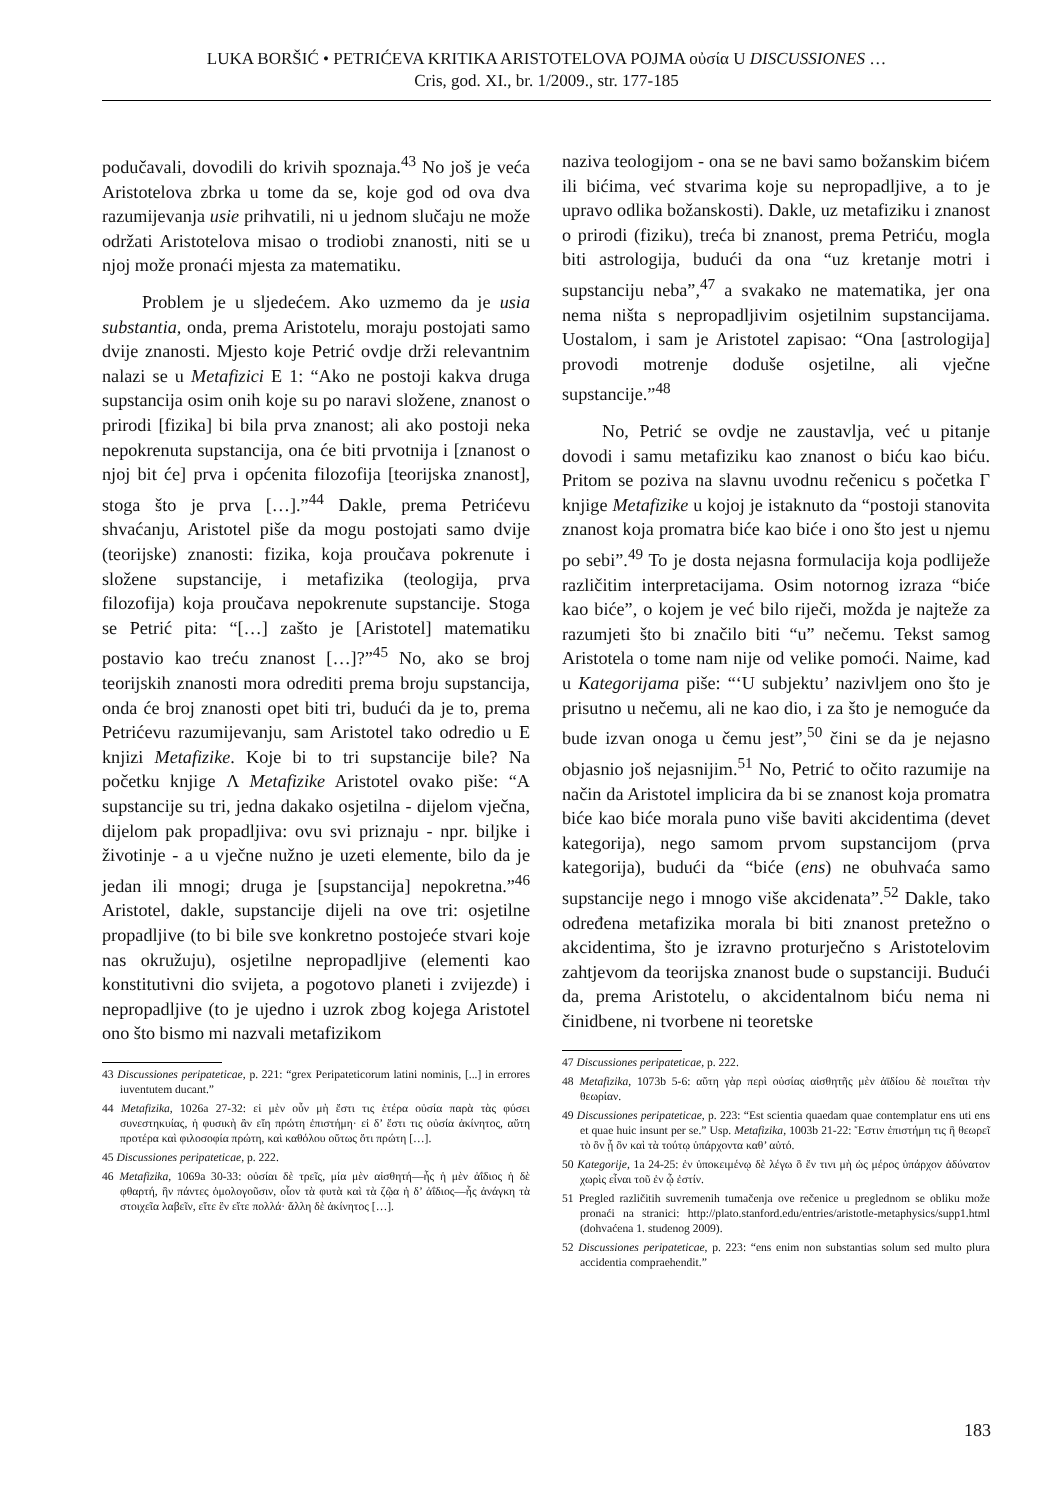LUKA BORŠIĆ • PETRIĆEVA KRITIKA ARISTOTELOVA POJMA οὐσία U DISCUSSIONES …
Cris, god. XI., br. 1/2009., str. 177-185
podučavali, dovodili do krivih spoznaja.<sup>43</sup> No još je veća Aristotelova zbrka u tome da se, koje god od ova dva razumijevanja usie prihvatili, ni u jednom slučaju ne može održati Aristotelova misao o trodiobi znanosti, niti se u njoj može pronaći mjesta za matematiku.
Problem je u sljedećem. Ako uzmemo da je usia substantia, onda, prema Aristotelu, moraju postojati samo dvije znanosti. Mjesto koje Petrić ovdje drži relevantnim nalazi se u Metafizici E 1: “Ako ne postoji kakva druga supstancija osim onih koje su po naravi složene, znanost o prirodi [fizika] bi bila prva znanost; ali ako postoji neka nepokrenuta supstancija, ona će biti prvotnija i [znanost o njoj bit će] prva i općenita filozofija [teorijska znanost], stoga što je prva […].”<sup>44</sup> Dakle, prema Petrićevu shvaćanju, Aristotel piše da mogu postojati samo dvije (teorijske) znanosti: fizika, koja proučava pokrenute i složene supstancije, i metafizika (teologija, prva filozofija) koja proučava nepokrenute supstancije. Stoga se Petrić pita: “[…] zašto je [Aristotel] matematiku postavio kao treću znanost […]?”<sup>45</sup> No, ako se broj teorijskih znanosti mora odrediti prema broju supstancija, onda će broj znanosti opet biti tri, budući da je to, prema Petrićevu razumijevanju, sam Aristotel tako odredio u E knjizi Metafizike. Koje bi to tri supstancije bile? Na početku knjige Λ Metafizike Aristotel ovako piše: “A supstancije su tri, jedna dakako osjetilna - dijelom vječna, dijelom pak propadljiva: ovu svi priznaju - npr. biljke i životinje - a u vječne nužno je uzeti elemente, bilo da je jedan ili mnogi; druga je [supstancija] nepokretna.”<sup>46</sup> Aristotel, dakle, supstancije dijeli na ove tri: osjetilne propadljive (to bi bile sve konkretno postojeće stvari koje nas okružuju), osjetilne nepropadljive (elementi kao konstitutivni dio svijeta, a pogotovo planeti i zvijezde) i nepropadljive (to je ujedno i uzrok zbog kojega Aristotel ono što bismo mi nazvali metafizikom
43 Discussiones peripateticae, p. 221: “grex Peripateticorum latini nominis, [...] in errores iuventutem ducant.”
44 Metafizika, 1026a 27-32: εἰ μὲν οὖν μὴ ἔστι τις ἑτέρα οὐσία παρὰ τὰς φύσει συνεστηκυίας, ἡ φυσικὴ ἂν εἴη πρώτη ἐπιστήμη· εἰ δ’ ἔστι τις οὐσία ἀκίνητος, αὕτη προτέρα καὶ φιλοσοφία πρώτη, καὶ καθόλου οὕτως ὅτι πρώτη […].
45 Discussiones peripateticae, p. 222.
46 Metafizika, 1069a 30-33: οὐσίαι δὲ τρεῖς, μία μὲν αἰσθητή—ἧς ἡ μὲν ἀΐδιος ἡ δὲ φθαρτή, ἣν πάντες ὁμολογοῦσιν, οἷον τὰ φυτὰ καὶ τὰ ζῷα ἡ δ’ ἀΐδιος—ἧς ἀνάγκη τὰ στοιχεῖα λαβεῖν, εἴτε ἓν εἴτε πολλά· ἄλλη δὲ ἀκίνητος […].
naziva teologijom - ona se ne bavi samo božanskim bićem ili bićima, već stvarima koje su nepropadljive, a to je upravo odlika božanskosti). Dakle, uz metafiziku i znanost o prirodi (fiziku), treća bi znanost, prema Petriću, mogla biti astrologija, budući da ona “uz kretanje motri i supstanciju neba”,<sup>47</sup> a svakako ne matematika, jer ona nema ništa s nepropadljivim osjetilnim supstancijama. Uostalom, i sam je Aristotel zapisao: “Ona [astrologija] provodi motrenje doduše osjetilne, ali vječne supstancije.”<sup>48</sup>
No, Petrić se ovdje ne zaustavlja, već u pitanje dovodi i samu metafiziku kao znanost o biću kao biću. Pritom se poziva na slavnu uvodnu rečenicu s početka Γ knjige Metafizike u kojoj je istaknuto da “postoji stanovita znanost koja promatra biće kao biće i ono što jest u njemu po sebi”.<sup>49</sup> To je dosta nejasna formulacija koja podliježe različitim interpretacijama. Osim notornog izraza “biće kao biće”, o kojem je već bilo riječi, možda je najteže za razumjeti što bi značilo biti “u” nečemu. Tekst samog Aristotela o tome nam nije od velike pomoći. Naime, kad u Kategorijama piše: “‘U subjektu’ nazivljem ono što je prisutno u nečemu, ali ne kao dio, i za što je nemoguće da bude izvan onoga u čemu jest”,<sup>50</sup> čini se da je nejasno objasnio još nejasnijim.<sup>51</sup> No, Petrić to očito razumije na način da Aristotel implicira da bi se znanost koja promatra biće kao biće morala puno više baviti akcidentima (devet kategorija), nego samom prvom supstancijom (prva kategorija), budući da “biće (ens) ne obuhvaća samo supstancije nego i mnogo više akcidenata”.<sup>52</sup> Dakle, tako određena metafizika morala bi biti znanost pretežno o akcidentima, što je izravno proturječno s Aristotelovim zahtjevom da teorijska znanost bude o supstanciji. Budući da, prema Aristotelu, o akcidentalnom biću nema ni činidbene, ni tvorbene ni teoretske
47 Discussiones peripateticae, p. 222.
48 Metafizika, 1073b 5-6: αὕτη γὰρ περὶ οὐσίας αἰσθητῆς μὲν ἀϊδίου δὲ ποιεῖται τὴν θεωρίαν.
49 Discussiones peripateticae, p. 223: “Est scientia quaedam quae contemplatur ens uti ens et quae huic insunt per se.” Usp. Metafizika, 1003b 21-22: Ἔστιν ἐπιστήμη τις ἣ θεωρεῖ τὸ ὂν ᾗ ὂν καὶ τὰ τούτῳ ὑπάρχοντα καθ’ αὑτό.
50 Kategorije, 1a 24-25: ἐν ὑποκειμένῳ δὲ λέγω ὃ ἔν τινι μὴ ὡς μέρος ὑπάρχον ἀδύνατον χωρὶς εἶναι τοῦ ἐν ᾧ ἐστίν.
51 Pregled različitih suvremenih tumačenja ove rečenice u preglednom se obliku može pronaći na stranici: http://plato.stanford.edu/entries/aristotle-metaphysics/supp1.html (dohvaćena 1. studenog 2009).
52 Discussiones peripateticae, p. 223: “ens enim non substantias solum sed multo plura accidentia compraehendit.”
183